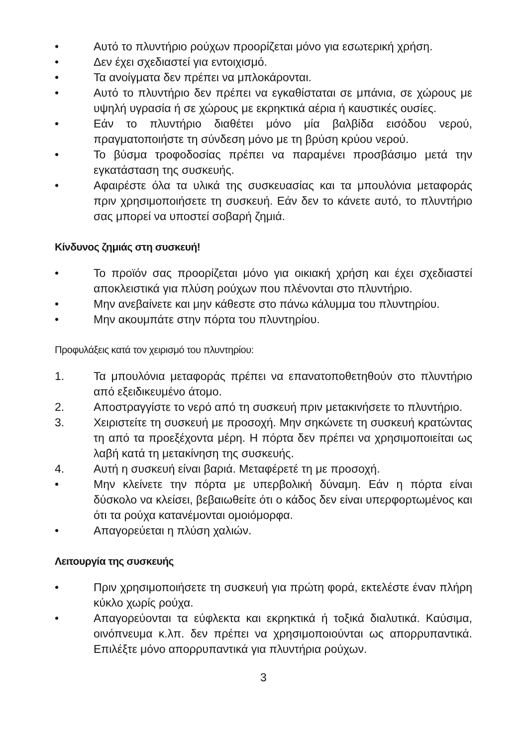• Αυτό το πλυντήριο ρούχων προορίζεται μόνο για εσωτερική χρήση.
• Δεν έχει σχεδιαστεί για εντοιχισμό.
• Τα ανοίγματα δεν πρέπει να μπλοκάρονται.
• Αυτό το πλυντήριο δεν πρέπει να εγκαθίσταται σε μπάνια, σε χώρους με υψηλή υγρασία ή σε χώρους με εκρηκτικά αέρια ή καυστικές ουσίες.
• Εάν το πλυντήριο διαθέτει μόνο μία βαλβίδα εισόδου νερού, πραγματοποιήστε τη σύνδεση μόνο με τη βρύση κρύου νερού.
• Το βύσμα τροφοδοσίας πρέπει να παραμένει προσβάσιμο μετά την εγκατάσταση της συσκευής.
• Αφαιρέστε όλα τα υλικά της συσκευασίας και τα μπουλόνια μεταφοράς πριν χρησιμοποιήσετε τη συσκευή. Εάν δεν το κάνετε αυτό, το πλυντήριο σας μπορεί να υποστεί σοβαρή ζημιά.
Κίνδυνος ζημιάς στη συσκευή!
• Το προϊόν σας προορίζεται μόνο για οικιακή χρήση και έχει σχεδιαστεί αποκλειστικά για πλύση ρούχων που πλένονται στο πλυντήριο.
• Μην ανεβαίνετε και μην κάθεστε στο πάνω κάλυμμα του πλυντηρίου.
• Μην ακουμπάτε στην πόρτα του πλυντηρίου.
Προφυλάξεις κατά τον χειρισμό του πλυντηρίου:
1. Τα μπουλόνια μεταφοράς πρέπει να επανατοποθετηθούν στο πλυντήριο από εξειδικευμένο άτομο.
2. Αποστραγγίστε το νερό από τη συσκευή πριν μετακινήσετε το πλυντήριο.
3. Χειριστείτε τη συσκευή με προσοχή. Μην σηκώνετε τη συσκευή κρατώντας τη από τα προεξέχοντα μέρη. Η πόρτα δεν πρέπει να χρησιμοποιείται ως λαβή κατά τη μετακίνηση της συσκευής.
4. Αυτή η συσκευή είναι βαριά. Μεταφέρετέ τη με προσοχή.
• Μην κλείνετε την πόρτα με υπερβολική δύναμη. Εάν η πόρτα είναι δύσκολο να κλείσει, βεβαιωθείτε ότι ο κάδος δεν είναι υπερφορτωμένος και ότι τα ρούχα κατανέμονται ομοιόμορφα.
• Απαγορεύεται η πλύση χαλιών.
Λειτουργία της συσκευής
• Πριν χρησιμοποιήσετε τη συσκευή για πρώτη φορά, εκτελέστε έναν πλήρη κύκλο χωρίς ρούχα.
• Απαγορεύονται τα εύφλεκτα και εκρηκτικά ή τοξικά διαλυτικά. Καύσιμα, οινόπνευμα κ.λπ. δεν πρέπει να χρησιμοποιούνται ως απορρυπαντικά. Επιλέξτε μόνο απορρυπαντικά για πλυντήρια ρούχων.
3